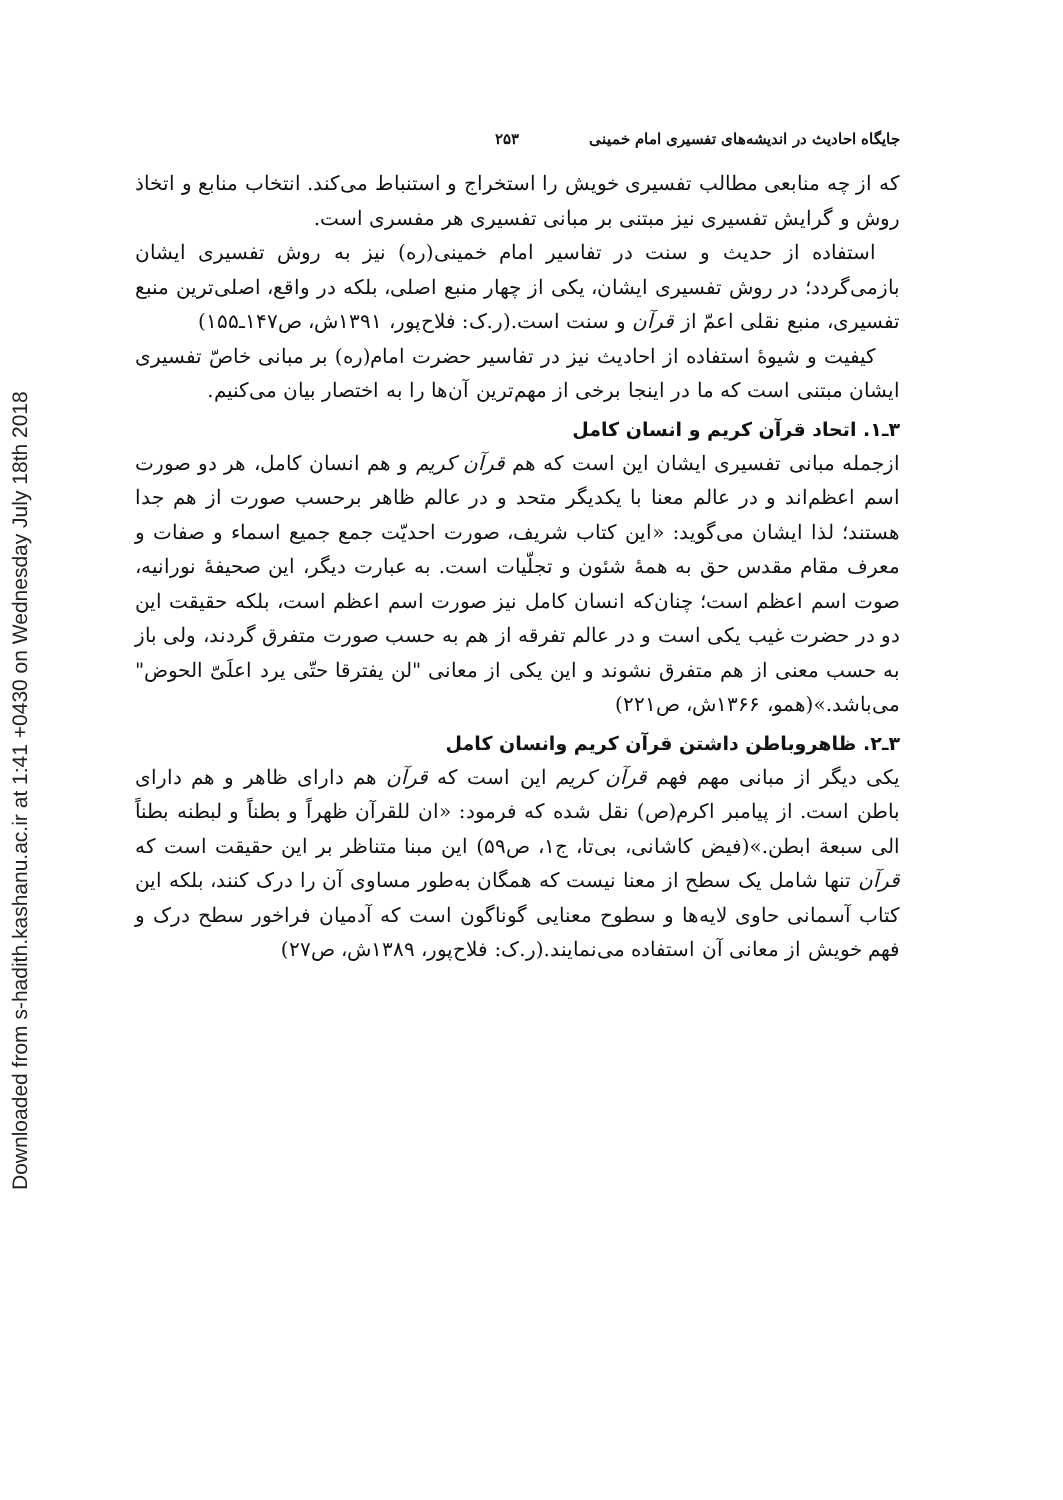Downloaded from s-hadith.kashanu.ac.ir at 1:41 +0430 on Wednesday July 18th 2018
جایگاه احادیث در اندیشه‌های تفسیری امام خمینی ۲۵۳
که از چه منابعی مطالب تفسیری خویش را استخراج و استنباط می‌کند. انتخاب منابع و اتخاذ روش و گرایش تفسیری نیز مبتنی بر مبانی تفسیری هر مفسری است.
استفاده از حدیث و سنت در تفاسیر امام خمینی(ره) نیز به روش تفسیری ایشان بازمی‌گردد؛ در روش تفسیری ایشان، یکی از چهار منبع اصلی، بلکه در واقع، اصلی‌ترین منبع تفسیری، منبع نقلی اعمّ از قرآن و سنت است.(ر.ک: فلاح‌پور، ۱۳۹۱ش، ص۱۴۷ـ۱۵۵)
کیفیت و شیوهٔ استفاده از احادیث نیز در تفاسیر حضرت امام(ره) بر مبانی خاصّ تفسیری ایشان مبتنی است که ما در اینجا برخی از مهم‌ترین آن‌ها را به اختصار بیان می‌کنیم.
۳ـ۱. اتحاد قرآن کریم و انسان کامل
ازجمله مبانی تفسیری ایشان این است که هم قرآن کریم و هم انسان کامل، هر دو صورت اسم اعظم‌اند و در عالم معنا با یکدیگر متحد و در عالم ظاهر برحسب صورت از هم جدا هستند؛ لذا ایشان می‌گوید: «این کتاب شریف، صورت احدیّت جمع جمیع اسماء و صفات و معرف مقام مقدس حق به همهٔ شئون و تجلّیات است. به عبارت دیگر، این صحیفهٔ نورانیه، صوت اسم اعظم است؛ چنان‌که انسان کامل نیز صورت اسم اعظم است، بلکه حقیقت این دو در حضرت غیب یکی است و در عالم تفرقه از هم به حسب صورت متفرق گردند، ولی باز به حسب معنی از هم متفرق نشوند و این یکی از معانی "لن یفترقا حتّی یرد اعلَیّ الحوض" می‌باشد.»(همو، ۱۳۶۶ش، ص۲۲۱)
۳ـ۲. ظاهروباطن داشتن قرآن کریم وانسان کامل
یکی دیگر از مبانی مهم فهم قرآن کریم این است که قرآن هم دارای ظاهر و هم دارای باطن است. از پیامبر اکرم(ص) نقل شده که فرمود: «ان للقرآن ظهراً و بطناً و لبطنه بطناً الی سبعة ابطن.»(فیض کاشانی، بی‌تا، ج۱، ص۵۹) این مبنا متناظر بر این حقیقت است که قرآن تنها شامل یک سطح از معنا نیست که همگان به‌طور مساوی آن را درک کنند، بلکه این کتاب آسمانی حاوی لایه‌ها و سطوح معنایی گوناگون است که آدمیان فراخور سطح درک و فهم خویش از معانی آن استفاده می‌نمایند.(ر.ک: فلاح‌پور، ۱۳۸۹ش، ص۲۷)